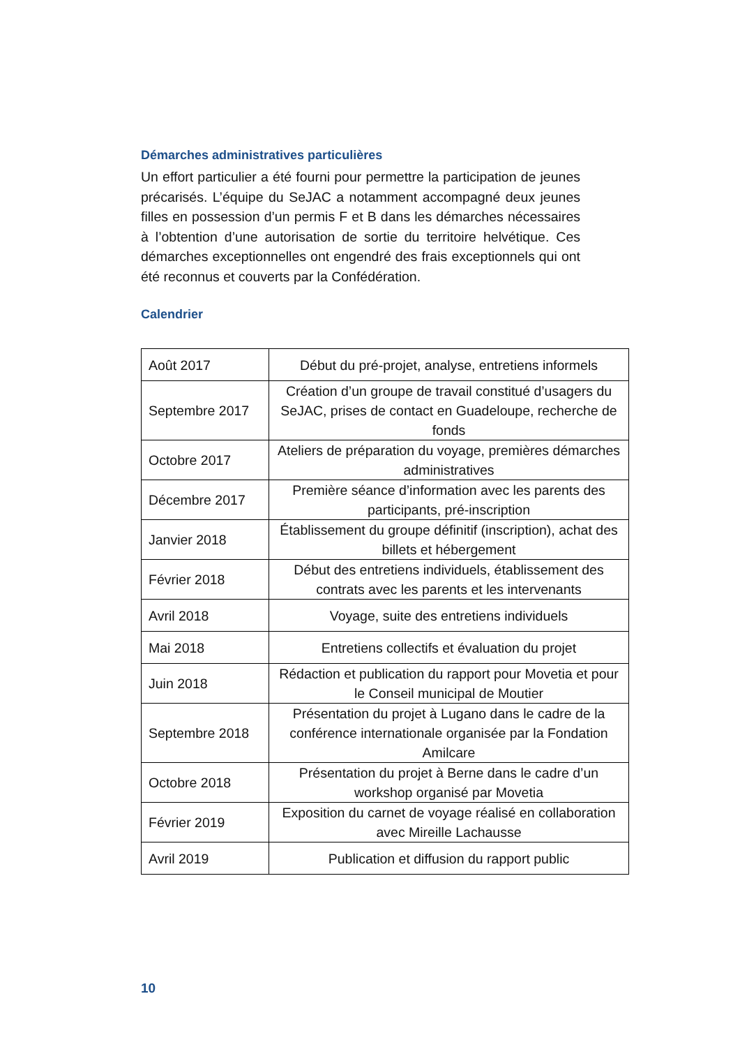Démarches administratives particulières
Un effort particulier a été fourni pour permettre la participation de jeunes précarisés. L’équipe du SeJAC a notamment accompagné deux jeunes filles en possession d’un permis F et B dans les démarches nécessaires à l’obtention d’une autorisation de sortie du territoire helvétique. Ces démarches exceptionnelles ont engendré des frais exceptionnels qui ont été reconnus et couverts par la Confédération.
Calendrier
| Août 2017 | Début du pré-projet, analyse, entretiens informels |
| Septembre 2017 | Création d’un groupe de travail constitué d’usagers du SeJAC, prises de contact en Guadeloupe, recherche de fonds |
| Octobre 2017 | Ateliers de préparation du voyage, premières démarches administratives |
| Décembre 2017 | Première séance d’information avec les parents des participants, pré-inscription |
| Janvier 2018 | Établissement du groupe définitif (inscription), achat des billets et hébergement |
| Février 2018 | Début des entretiens individuels, établissement des contrats avec les parents et les intervenants |
| Avril 2018 | Voyage, suite des entretiens individuels |
| Mai 2018 | Entretiens collectifs et évaluation du projet |
| Juin 2018 | Rédaction et publication du rapport pour Movetia et pour le Conseil municipal de Moutier |
| Septembre 2018 | Présentation du projet à Lugano dans le cadre de la conférence internationale organisée par la Fondation Amilcare |
| Octobre 2018 | Présentation du projet à Berne dans le cadre d’un workshop organisé par Movetia |
| Février 2019 | Exposition du carnet de voyage réalisé en collaboration avec Mireille Lachausse |
| Avril 2019 | Publication et diffusion du rapport public |
10